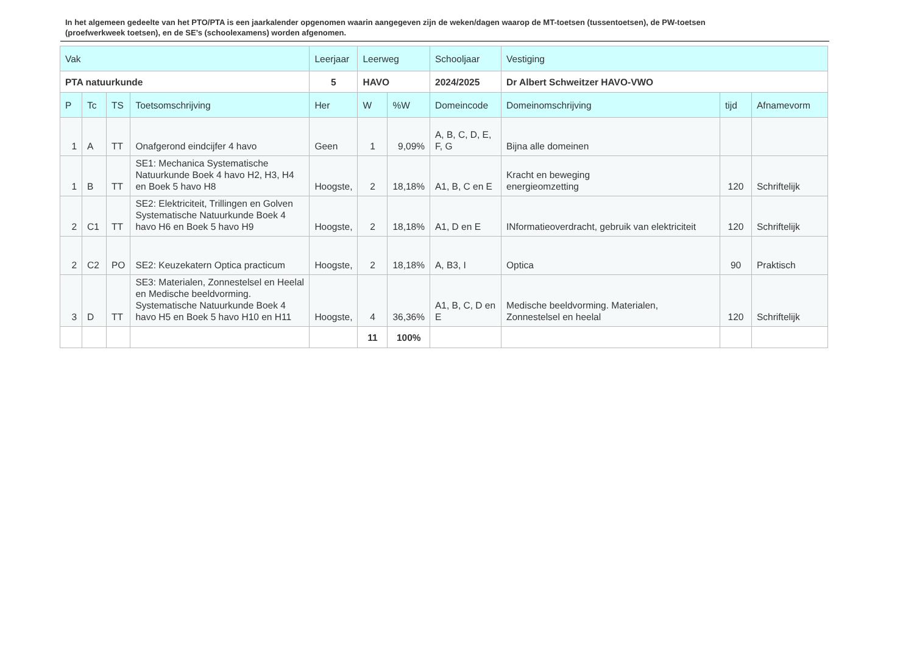In het algemeen gedeelte van het PTO/PTA is een jaarkalender opgenomen waarin aangegeven zijn de weken/dagen waarop de MT-toetsen (tussentoetsen), de PW-toetsen (proefwerkweek toetsen), en de SE’s (schoolexamens) worden afgenomen.
| Vak | | | | Leerjaar | Leerweg | | Schooljaar | Vestiging | | |
| --- | --- | --- | --- | --- | --- | --- | --- | --- | --- | --- |
| PTA natuurkunde | | | | 5 | HAVO | | 2024/2025 | Dr Albert Schweitzer HAVO-VWO | | |
| P | Tc | TS | Toetsomschrijving | Her | W | %W | Domeincode | Domeinomschrijving | tijd | Afnamevorm |
| 1 | A | TT | Onafgerond eindcijfer 4 havo | Geen | 1 | 9,09% | A, B, C, D, E, F, G | Bijna alle domeinen | | |
| 1 | B | TT | SE1: Mechanica Systematische Natuurkunde Boek 4 havo H2, H3, H4 en Boek 5 havo H8 | Hoogste, | 2 | 18,18% | A1, B, C en E | Kracht en beweging energieomzetting | 120 | Schriftelijk |
| 2 | C1 | TT | SE2: Elektriciteit, Trillingen en Golven Systematische Natuurkunde Boek 4 havo H6 en Boek 5 havo H9 | Hoogste, | 2 | 18,18% | A1, D en E | INformatieoverdracht, gebruik van elektriciteit | 120 | Schriftelijk |
| 2 | C2 | PO | SE2: Keuzekatern Optica practicum | Hoogste, | 2 | 18,18% | A, B3, I | Optica | 90 | Praktisch |
| 3 | D | TT | SE3: Materialen, Zonnestelsel en Heelal en Medische beeldvorming. Systematische Natuurkunde Boek 4 havo H5 en Boek 5 havo H10 en H11 | Hoogste, | 4 | 36,36% | A1, B, C, D en E | Medische beeldvorming. Materialen, Zonnestelsel en heelal | 120 | Schriftelijk |
| | | | | | 11 | 100% | | | | |